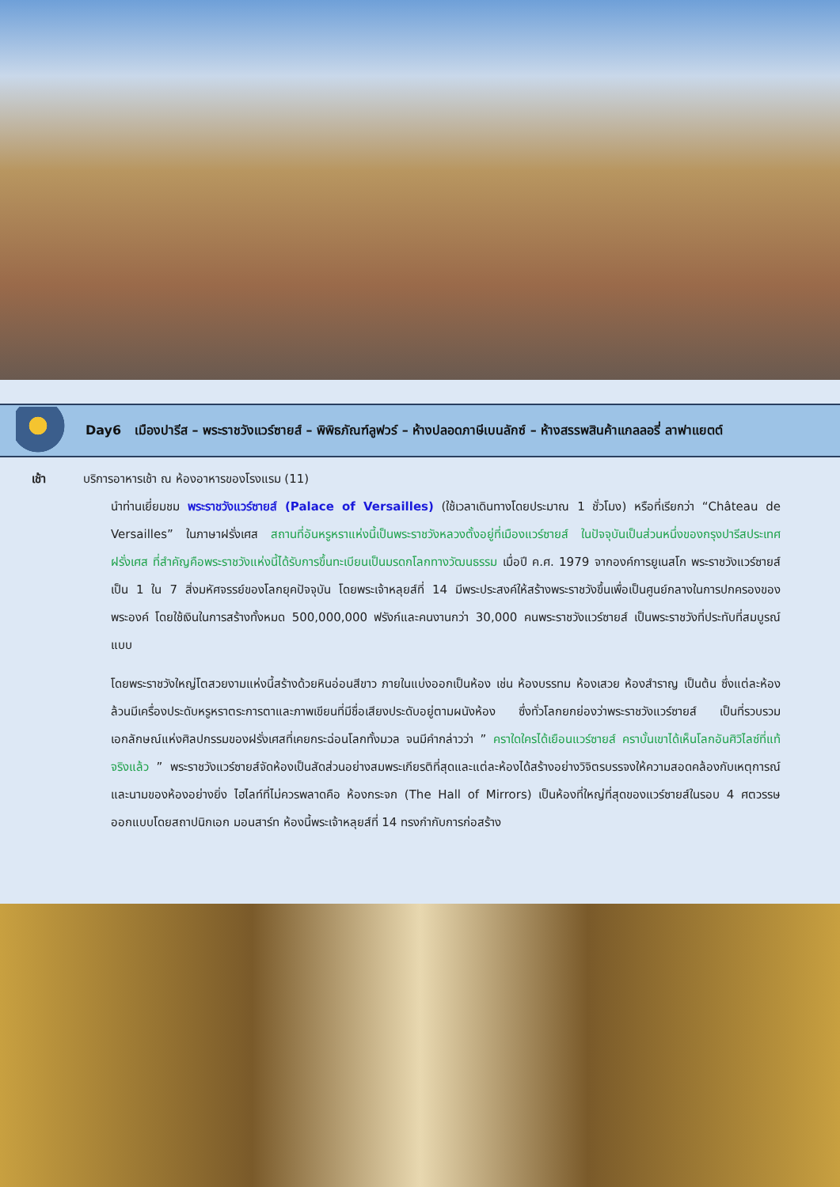Day6 เมืองปารีส – พระราชวังแวร์ซายส์ – พิพิธภัณฑ์ลูฟวร์ – ห้างปลอดภาษีเบนลักซ์ – ห้างสรรพสินค้าแกลลอรี่ ลาฟาแยตต์
เช้า บริการอาหารเช้า ณ ห้องอาหารของโรงแรม (11)
นำท่านเยี่ยมชม พระราชวังแวร์ซายส์ (Palace of Versailles) (ใช้เวลาเดินทางโดยประมาณ 1 ชั่วโมง) หรือที่เรียกว่า “Château de Versailles” ในภาษาฝรั่งเศส สถานที่อันหรูหราแห่งนี้เป็นพระราชวังหลวงตั้งอยู่ที่เมืองแวร์ซายส์ ในปัจจุบันเป็นส่วนหนึ่งของกรุงปารีสประเทศฝรั่งเศส ที่สำคัญคือพระราชวังแห่งนี้ได้รับการขึ้นทะเบียนเป็นมรดกโลกทางวัฒนธรรม เมื่อปี ค.ศ. 1979 จากองค์การยูเนสโก พระราชวังแวร์ซายส์เป็น 1 ใน 7 สิ่งมหัศจรรย์ของโลกยุคปัจจุบัน โดยพระเจ้าหลุยส์ที่ 14 มีพระประสงค์ให้สร้างพระราชวังขึ้นเพื่อเป็นศูนย์กลางในการปกครองของพระองค์ โดยใช้เงินในการสร้างทั้งหมด 500,000,000 ฟรังก์และคนงานกว่า 30,000 คนพระราชวังแวร์ซายส์ เป็นพระราชวังที่ประทับที่สมบูรณ์แบบ
โดยพระราชวังใหญ่โตสวยงามแห่งนี้สร้างด้วยหินอ่อนสีขาว ภายในแบ่งออกเป็นห้อง เช่น ห้องบรรทม ห้องเสวย ห้องสำราญ เป็นต้น ซึ่งแต่ละห้องล้วนมีเครื่องประดับหรูหราตระการตาและภาพเขียนที่มีชื่อเสียงประดับอยู่ตามผนังห้อง ซึ่งทั่วโลกยกย่องว่าพระราชวังแวร์ซายส์ เป็นที่รวบรวมเอกลักษณ์แห่งศิลปกรรมของฝรั่งเศสที่เคยกระฉ่อนโลกทั้งมวล จนมีคำกล่าวว่า ” คราใดใครได้เยือนแวร์ซายส์ คราบั้นเขาได้เห็นโลกอันศิวิไลซ์ที่แท้จริงแล้ว ” พระราชวังแวร์ซายส์จัดห้องเป็นสัดส่วนอย่างสมพระเกียรติที่สุดและแต่ละห้องได้สร้างอย่างวิจิตรบรรจงให้ความสอดคล้องกับเหตุการณ์และนามของห้องอย่างยิ่ง ไฮไลท์ที่ไม่ควรพลาดคือ ห้องกระจก (The Hall of Mirrors) เป็นห้องที่ใหญ่ที่สุดของแวร์ซายส์ในรอบ 4 ศตวรรษ ออกแบบโดยสถาปนิกเอก มอนสาร์ท ห้องนี้พระเจ้าหลุยส์ที่ 14 ทรงกำกับการก่อสร้าง